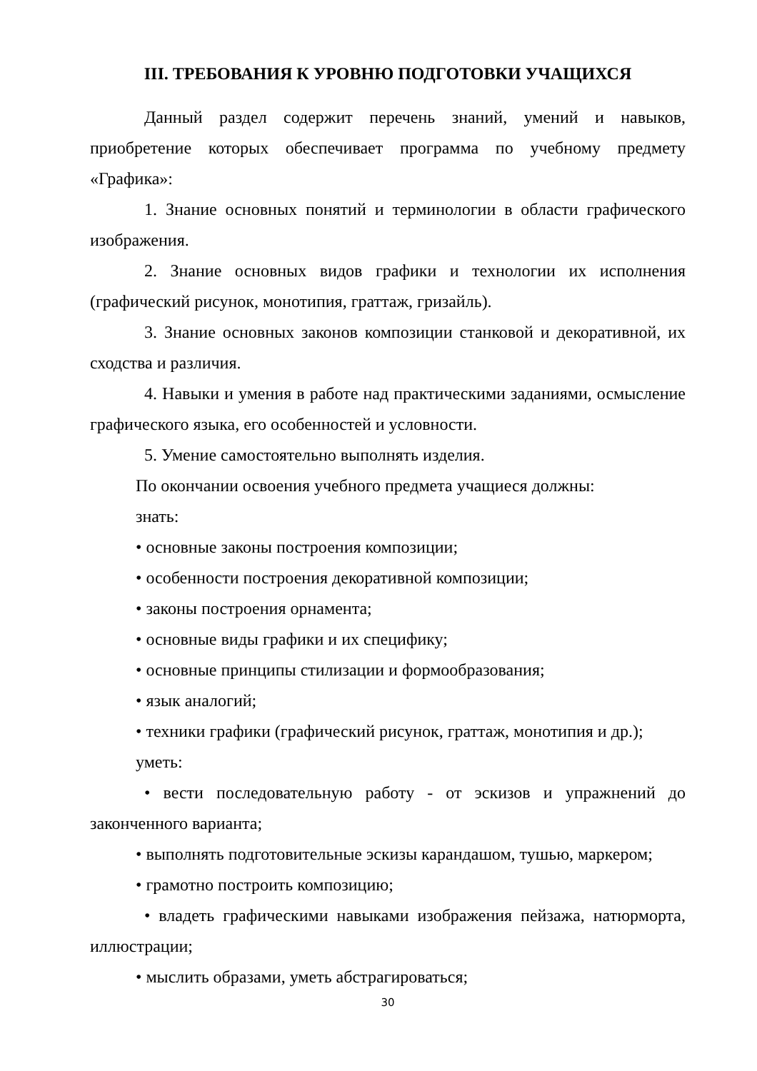III. ТРЕБОВАНИЯ К УРОВНЮ ПОДГОТОВКИ УЧАЩИХСЯ
Данный раздел содержит перечень знаний, умений и навыков, приобретение которых обеспечивает программа по учебному предмету «Графика»:
1. Знание основных понятий и терминологии в области графического изображения.
2. Знание основных видов графики и технологии их исполнения (графический рисунок, монотипия, граттаж, гризайль).
3. Знание основных законов композиции станковой и декоративной, их сходства и различия.
4. Навыки и умения в работе над практическими заданиями, осмысление графического языка, его особенностей и условности.
5. Умение самостоятельно выполнять изделия.
По окончании освоения учебного предмета учащиеся должны:
знать:
• основные законы построения композиции;
• особенности построения декоративной композиции;
• законы построения орнамента;
• основные виды графики и их специфику;
• основные принципы стилизации и формообразования;
• язык аналогий;
• техники графики (графический рисунок, граттаж, монотипия и др.);
уметь:
• вести последовательную работу - от эскизов и упражнений до законченного варианта;
• выполнять подготовительные эскизы карандашом, тушью, маркером;
• грамотно построить композицию;
• владеть графическими навыками изображения пейзажа, натюрморта, иллюстрации;
• мыслить образами, уметь абстрагироваться;
30